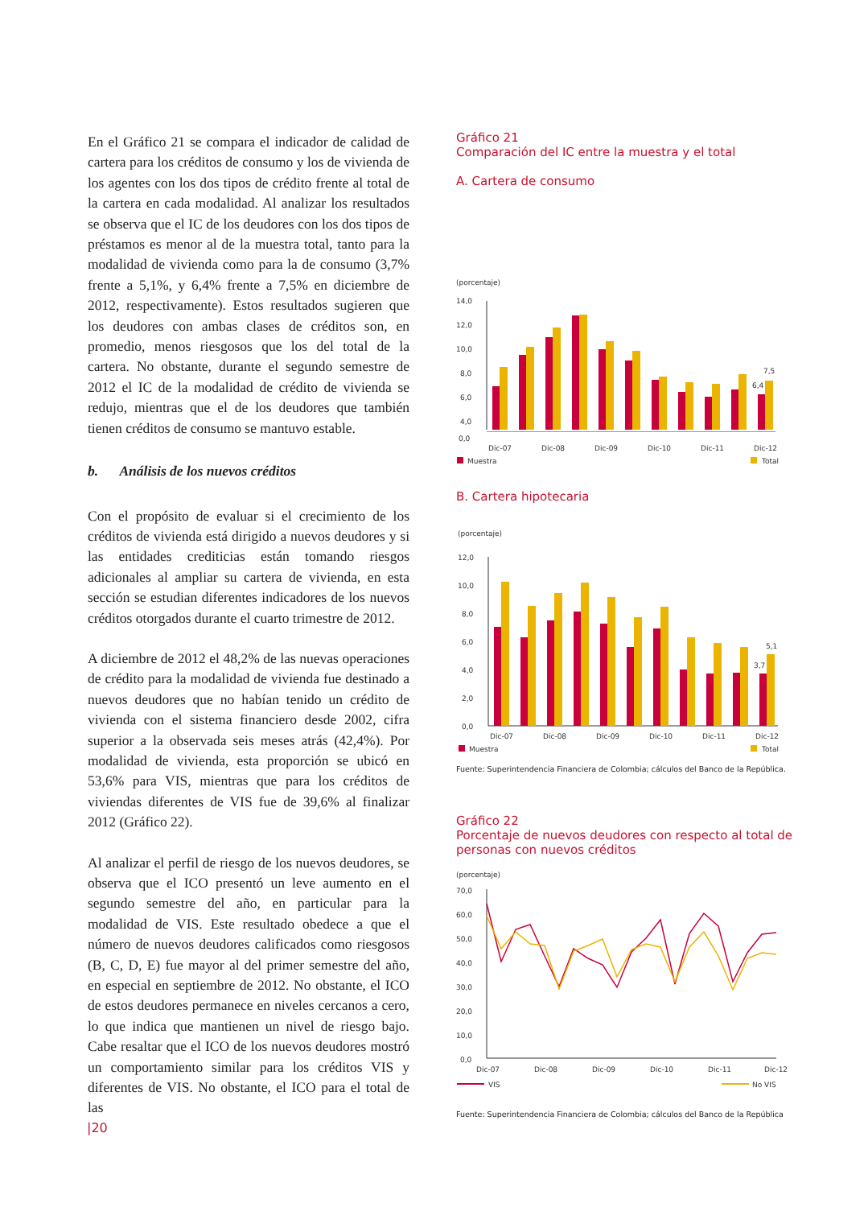En el Gráfico 21 se compara el indicador de calidad de cartera para los créditos de consumo y los de vivienda de los agentes con los dos tipos de crédito frente al total de la cartera en cada modalidad. Al analizar los resultados se observa que el IC de los deudores con los dos tipos de préstamos es menor al de la muestra total, tanto para la modalidad de vivienda como para la de consumo (3,7% frente a 5,1%, y 6,4% frente a 7,5% en diciembre de 2012, respectivamente). Estos resultados sugieren que los deudores con ambas clases de créditos son, en promedio, menos riesgosos que los del total de la cartera. No obstante, durante el segundo semestre de 2012 el IC de la modalidad de crédito de vivienda se redujo, mientras que el de los deudores que también tienen créditos de consumo se mantuvo estable.
b. Análisis de los nuevos créditos
Con el propósito de evaluar si el crecimiento de los créditos de vivienda está dirigido a nuevos deudores y si las entidades crediticias están tomando riesgos adicionales al ampliar su cartera de vivienda, en esta sección se estudian diferentes indicadores de los nuevos créditos otorgados durante el cuarto trimestre de 2012.
A diciembre de 2012 el 48,2% de las nuevas operaciones de crédito para la modalidad de vivienda fue destinado a nuevos deudores que no habían tenido un crédito de vivienda con el sistema financiero desde 2002, cifra superior a la observada seis meses atrás (42,4%). Por modalidad de vivienda, esta proporción se ubicó en 53,6% para VIS, mientras que para los créditos de viviendas diferentes de VIS fue de 39,6% al finalizar 2012 (Gráfico 22).
Al analizar el perfil de riesgo de los nuevos deudores, se observa que el ICO presentó un leve aumento en el segundo semestre del año, en particular para la modalidad de VIS. Este resultado obedece a que el número de nuevos deudores calificados como riesgosos (B, C, D, E) fue mayor al del primer semestre del año, en especial en septiembre de 2012. No obstante, el ICO de estos deudores permanece en niveles cercanos a cero, lo que indica que mantienen un nivel de riesgo bajo. Cabe resaltar que el ICO de los nuevos deudores mostró un comportamiento similar para los créditos VIS y diferentes de VIS. No obstante, el ICO para el total de las
Gráfico 21
Comparación del IC entre la muestra y el total
A. Cartera de consumo
(porcentaje)
14,0
12,0
10,0
8,0
6,0
4,0
7,5
6,4
0,0
Dic-07
Dic-08
Dic-09
Dic-10
Dic-11
Dic-12
Muestra
Total
B. Cartera hipotecaria
(porcentaje)
12,0
10,0
8,0
6,0
4,0
2,0
0,0
5,1
3,7
Dic-07
Dic-08
Dic-09
Dic-10
Dic-11
Dic-12
Muestra
Total
Fuente: Superintendencia Financiera de Colombia; cálculos del Banco de la República.
Gráfico 22
Porcentaje de nuevos deudores con respecto al total de personas con nuevos créditos
(porcentaje)
70,0
60,0
50,0
40,0
30,0
20,0
10,0
0,0
Dic-07
Dic-08
Dic-09
Dic-10
Dic-11
Dic-12
VIS
No VIS
Fuente: Superintendencia Financiera de Colombia; cálculos del Banco de la República
|20